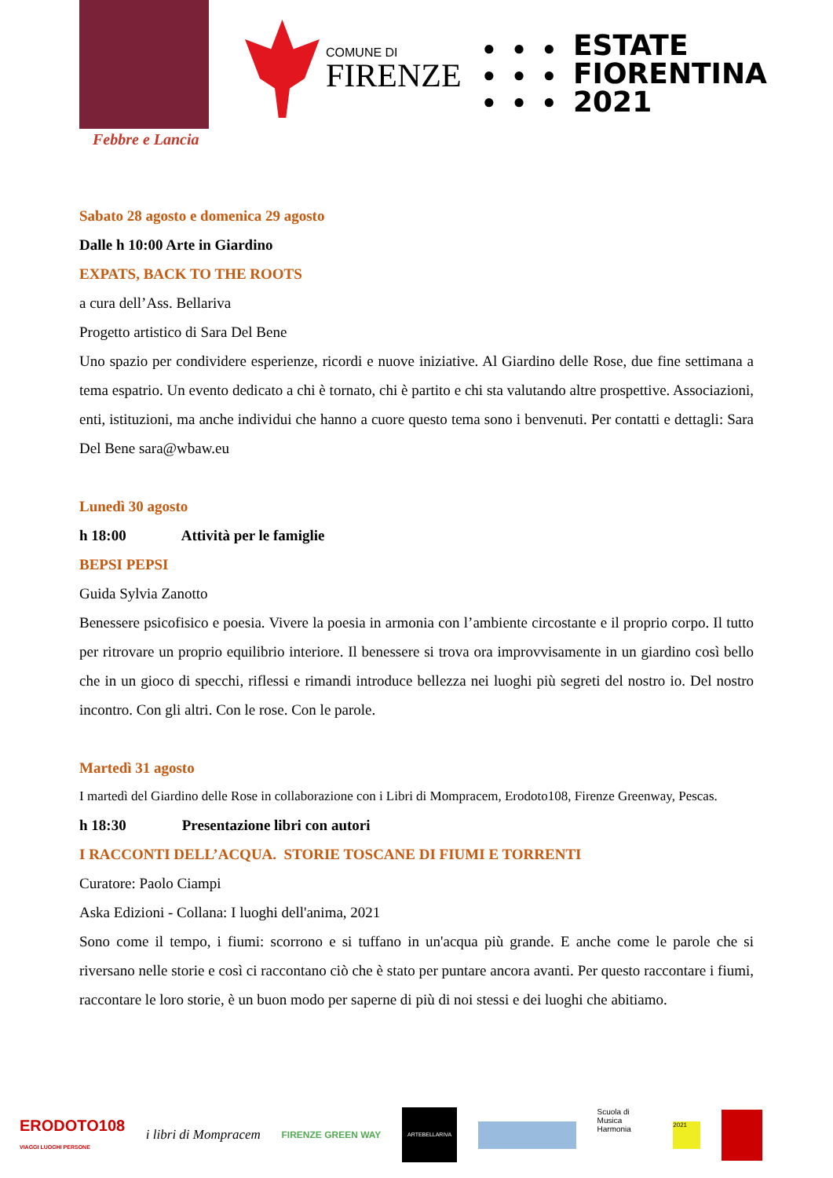Febbre e Lancia
COMUNE DI
FIRENZE
● ● ●
● ● ●
● ● ●
ESTATE
FIORENTINA
2021
Sabato 28 agosto e domenica 29 agosto
Dalle h 10:00 Arte in Giardino
EXPATS, BACK TO THE ROOTS
a cura dell’Ass. Bellariva
Progetto artistico di Sara Del Bene
Uno spazio per condividere esperienze, ricordi e nuove iniziative. Al Giardino delle Rose, due fine settimana a tema espatrio. Un evento dedicato a chi è tornato, chi è partito e chi sta valutando altre prospettive. Associazioni, enti, istituzioni, ma anche individui che hanno a cuore questo tema sono i benvenuti. Per contatti e dettagli: Sara Del Bene sara@wbaw.eu
Lunedì 30 agosto
h 18:00 Attività per le famiglie
BEPSI PEPSI
Guida Sylvia Zanotto
Benessere psicofisico e poesia. Vivere la poesia in armonia con l’ambiente circostante e il proprio corpo. Il tutto per ritrovare un proprio equilibrio interiore. Il benessere si trova ora improvvisamente in un giardino così bello che in un gioco di specchi, riflessi e rimandi introduce bellezza nei luoghi più segreti del nostro io. Del nostro incontro. Con gli altri. Con le rose. Con le parole.
Martedì 31 agosto
I martedì del Giardino delle Rose in collaborazione con i Libri di Mompracem, Erodoto108, Firenze Greenway, Pescas.
h 18:30 Presentazione libri con autori
I RACCONTI DELL’ACQUA. STORIE TOSCANE DI FIUMI E TORRENTI
Curatore: Paolo Ciampi
Aska Edizioni - Collana: I luoghi dell'anima, 2021
Sono come il tempo, i fiumi: scorrono e si tuffano in un'acqua più grande. E anche come le parole che si riversano nelle storie e così ci raccontano ciò che è stato per puntare ancora avanti. Per questo raccontare i fiumi, raccontare le loro storie, è un buon modo per saperne di più di noi stessi e dei luoghi che abitiamo.
ERODOTO108
VIAGGI LUOGHI PERSONE i libri di Mompracem FIRENZE GREEN WAY ARTEBELLARIVA Scuola di Musica Harmonia 2021